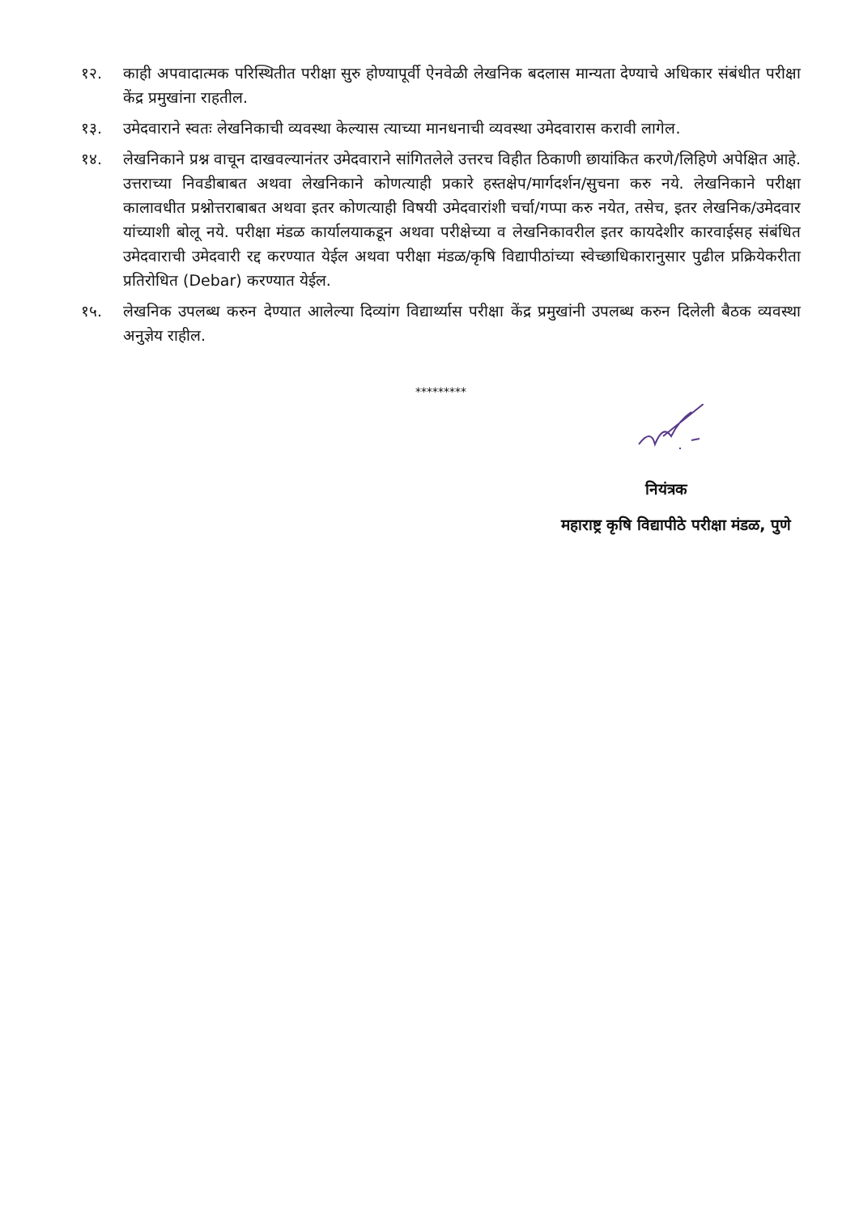१२. काही अपवादात्मक परिस्थितीत परीक्षा सुरु होण्यापूर्वी ऐनवेळी लेखनिक बदलास मान्यता देण्याचे अधिकार संबंधीत परीक्षा केंद्र प्रमुखांना राहतील.
१३. उमेदवाराने स्वतः लेखनिकाची व्यवस्था केल्यास त्याच्या मानधनाची व्यवस्था उमेदवारास करावी लागेल.
१४. लेखनिकाने प्रश्न वाचून दाखवल्यानंतर उमेदवाराने सांगितलेले उत्तरच विहीत ठिकाणी छायांकित करणे/लिहिणे अपेक्षित आहे. उत्तराच्या निवडीबाबत अथवा लेखनिकाने कोणत्याही प्रकारे हस्तक्षेप/मार्गदर्शन/सुचना करु नये. लेखनिकाने परीक्षा कालावधीत प्रश्नोत्तराबाबत अथवा इतर कोणत्याही विषयी उमेदवारांशी चर्चा/गप्पा करु नयेत, तसेच, इतर लेखनिक/उमेदवार यांच्याशी बोलू नये. परीक्षा मंडळ कार्यालयाकडून अथवा परीक्षेच्या व लेखनिकावरील इतर कायदेशीर कारवाईसह संबंधित उमेदवाराची उमेदवारी रद्द करण्यात येईल अथवा परीक्षा मंडळ/कृषि विद्यापीठांच्या स्वेच्छाधिकारानुसार पुढील प्रक्रियेकरीता प्रतिरोधित (Debar) करण्यात येईल.
१५. लेखनिक उपलब्ध करुन देण्यात आलेल्या दिव्यांग विद्यार्थ्यास परीक्षा केंद्र प्रमुखांनी उपलब्ध करुन दिलेली बैठक व्यवस्था अनुज्ञेय राहील.
*********
नियंत्रक
महाराष्ट्र कृषि विद्यापीठे परीक्षा मंडळ, पुणे